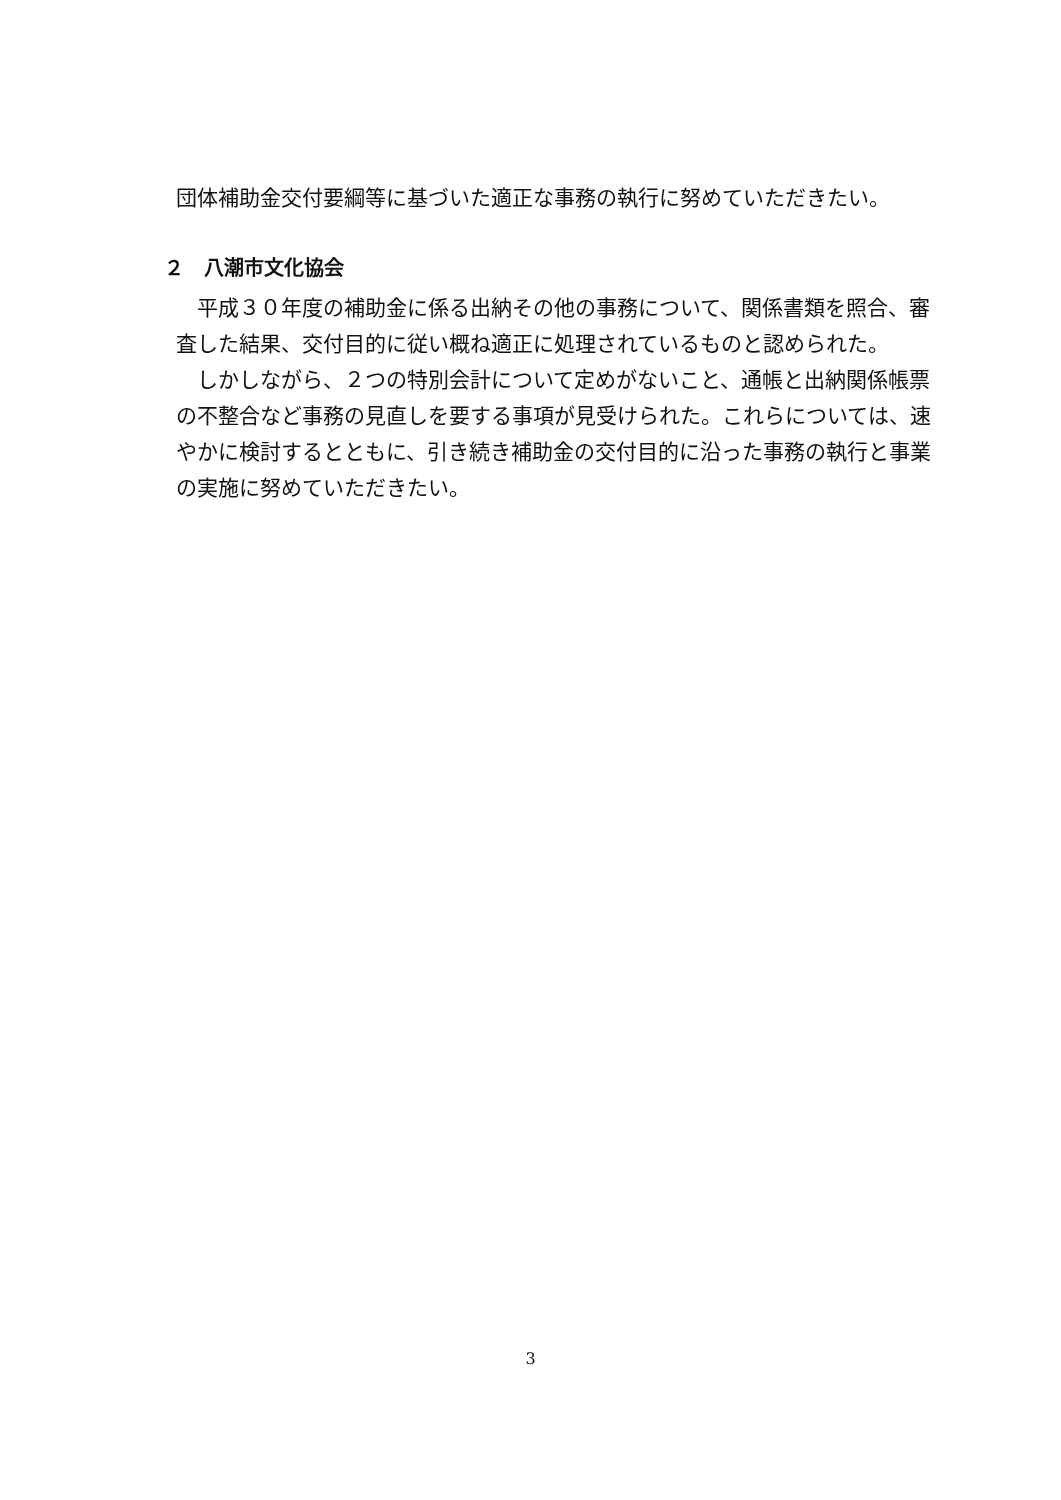団体補助金交付要綱等に基づいた適正な事務の執行に努めていただきたい。
２　八潮市文化協会
平成３０年度の補助金に係る出納その他の事務について、関係書類を照合、審査した結果、交付目的に従い概ね適正に処理されているものと認められた。
しかしながら、２つの特別会計について定めがないこと、通帳と出納関係帳票の不整合など事務の見直しを要する事項が見受けられた。これらについては、速やかに検討するとともに、引き続き補助金の交付目的に沿った事務の執行と事業の実施に努めていただきたい。
3